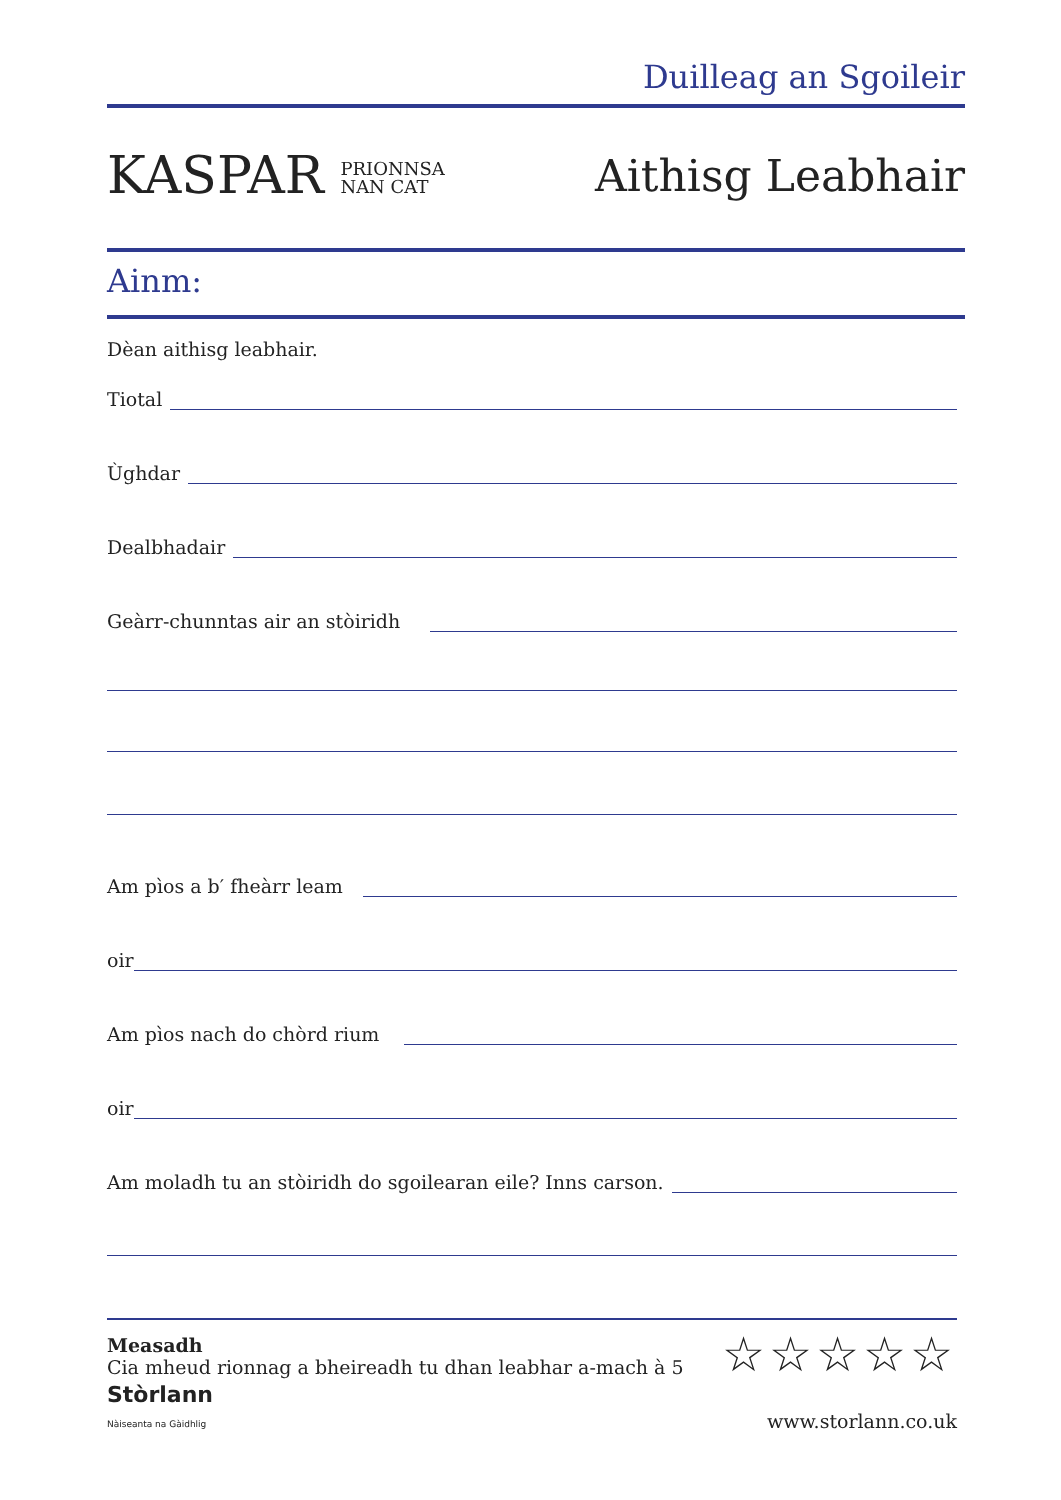Duilleag an Sgoileir
KASPAR PRIONNSA
NAN CAT
Aithisg Leabhair
Ainm:
Dèan aithisg leabhair.
Tiotal
Ùghdar
Dealbhadair
Geàrr-chunntas air an stòiridh
Am pìos a b′ fheàrr leam
oir
Am pìos nach do chòrd rium
oir
Am moladh tu an stòiridh do sgoilearan eile? Inns carson.
Measadh
Cia mheud rionnag a bheireadh tu dhan leabhar a-mach à 5
☆☆☆☆☆
Stòrlann
Nàiseanta na Gàidhlig
www.storlann.co.uk